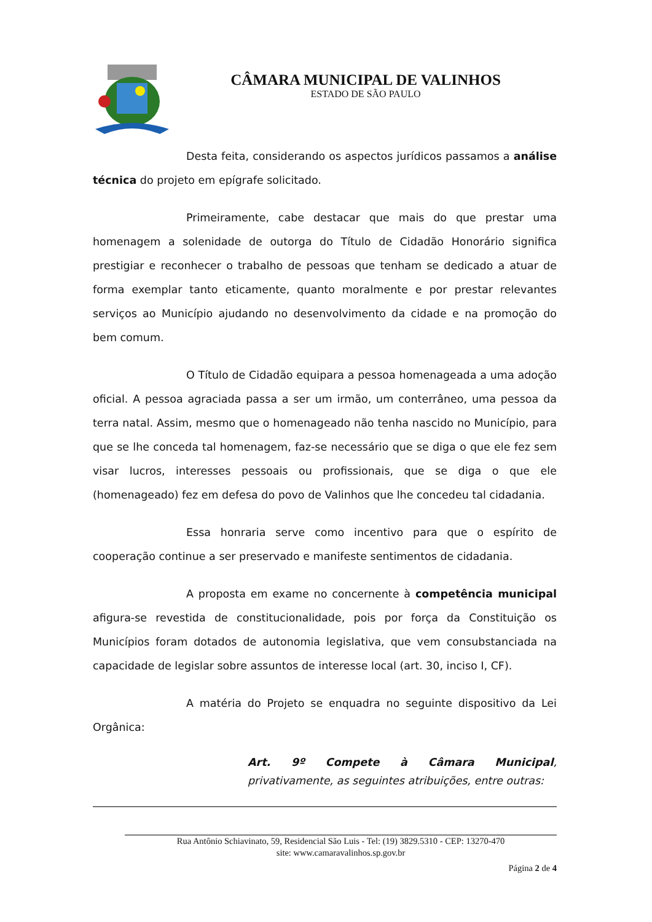CÂMARA MUNICIPAL DE VALINHOS
ESTADO DE SÃO PAULO
Desta feita, considerando os aspectos jurídicos passamos a análise técnica do projeto em epígrafe solicitado.
Primeiramente, cabe destacar que mais do que prestar uma homenagem a solenidade de outorga do Título de Cidadão Honorário significa prestigiar e reconhecer o trabalho de pessoas que tenham se dedicado a atuar de forma exemplar tanto eticamente, quanto moralmente e por prestar relevantes serviços ao Município ajudando no desenvolvimento da cidade e na promoção do bem comum.
O Título de Cidadão equipara a pessoa homenageada a uma adoção oficial. A pessoa agraciada passa a ser um irmão, um conterrâneo, uma pessoa da terra natal. Assim, mesmo que o homenageado não tenha nascido no Município, para que se lhe conceda tal homenagem, faz-se necessário que se diga o que ele fez sem visar lucros, interesses pessoais ou profissionais, que se diga o que ele (homenageado) fez em defesa do povo de Valinhos que lhe concedeu tal cidadania.
Essa honraria serve como incentivo para que o espírito de cooperação continue a ser preservado e manifeste sentimentos de cidadania.
A proposta em exame no concernente à competência municipal afigura-se revestida de constitucionalidade, pois por força da Constituição os Municípios foram dotados de autonomia legislativa, que vem consubstanciada na capacidade de legislar sobre assuntos de interesse local (art. 30, inciso I, CF).
A matéria do Projeto se enquadra no seguinte dispositivo da Lei Orgânica:
Art. 9º Compete à Câmara Municipal, privativamente, as seguintes atribuições, entre outras:
Rua Antônio Schiavinato, 59, Residencial São Luis - Tel: (19) 3829.5310 - CEP: 13270-470
site: www.camaravalinhos.sp.gov.br
Página 2 de 4